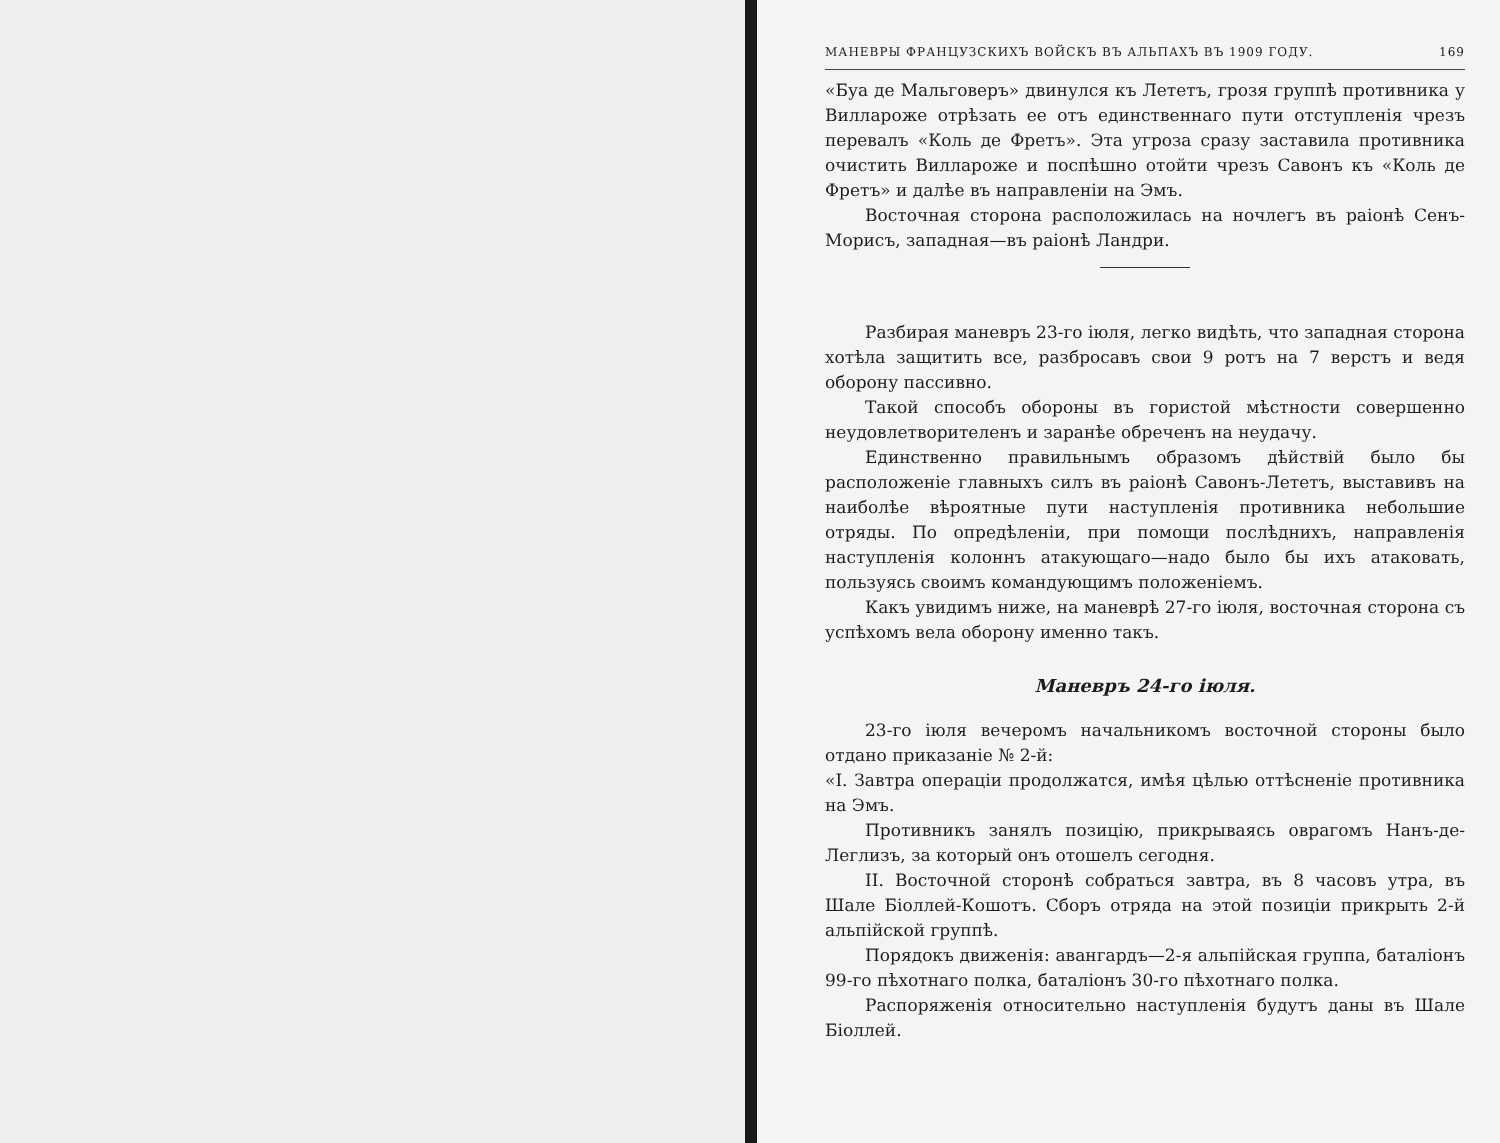МАНЕВРЫ ФРАНЦУЗСКИХЪ ВОЙСКЪ ВЪ АЛЬПАХЪ ВЪ 1909 ГОДУ. 169
«Буа де Мальговеръ» двинулся къ Лететъ, грозя группѣ противника у Вилларожe отрѣзать ее отъ единственнаго пути отступленія чрезъ перевалъ «Коль де Фретъ». Эта угроза сразу заставила противника очистить Вилларожe и поспѣшно отойти чрезъ Савонъ къ «Коль де Фретъ» и далѣе въ направленіи на Эмъ.
Восточная сторона расположилась на ночлегъ въ раіонѣ Сенъ-Морисъ, западная—въ раіонѣ Ландри.
Разбирая маневръ 23-го іюля, легко видѣть, что западная сторона хотѣла защитить все, разбросавъ свои 9 ротъ на 7 верстъ и ведя оборону пассивно.
Такой способъ обороны въ гористой мѣстности совершенно неудовлетворителенъ и заранѣе обреченъ на неудачу.
Единственно правильнымъ образомъ дѣйствій было бы расположеніе главныхъ силъ въ раіонѣ Савонъ-Лететъ, выставивъ на наиболѣе вѣроятные пути наступленія противника небольшие отряды. По опредѣленіи, при помощи послѣднихъ, направленія наступленія колоннъ атакующаго—надо было бы ихъ атаковать, пользуясь своимъ командующимъ положеніемъ.
Какъ увидимъ ниже, на маневрѣ 27-го іюля, восточная сторона съ успѣхомъ вела оборону именно такъ.
Маневръ 24-го іюля.
23-го іюля вечеромъ начальникомъ восточной стороны было отдано приказаніе № 2-й:
«I. Завтра операціи продолжатся, имѣя цѣлью оттѣсненіе противника на Эмъ.
Противникъ занялъ позицію, прикрываясь оврагомъ Нанъ-де-Леглизъ, за который онъ отошелъ сегодня.
II. Восточной сторонѣ собраться завтра, въ 8 часовъ утра, въ Шале Біоллей-Кошотъ. Сборъ отряда на этой позиціи прикрыть 2-й альпійской группѣ.
Порядокъ движенія: авангардъ—2-я альпійская группа, баталіонъ 99-го пѣхотнаго полка, баталіонъ 30-го пѣхотнаго полка.
Распоряженія относительно наступленія будутъ даны въ Шале Біоллей.